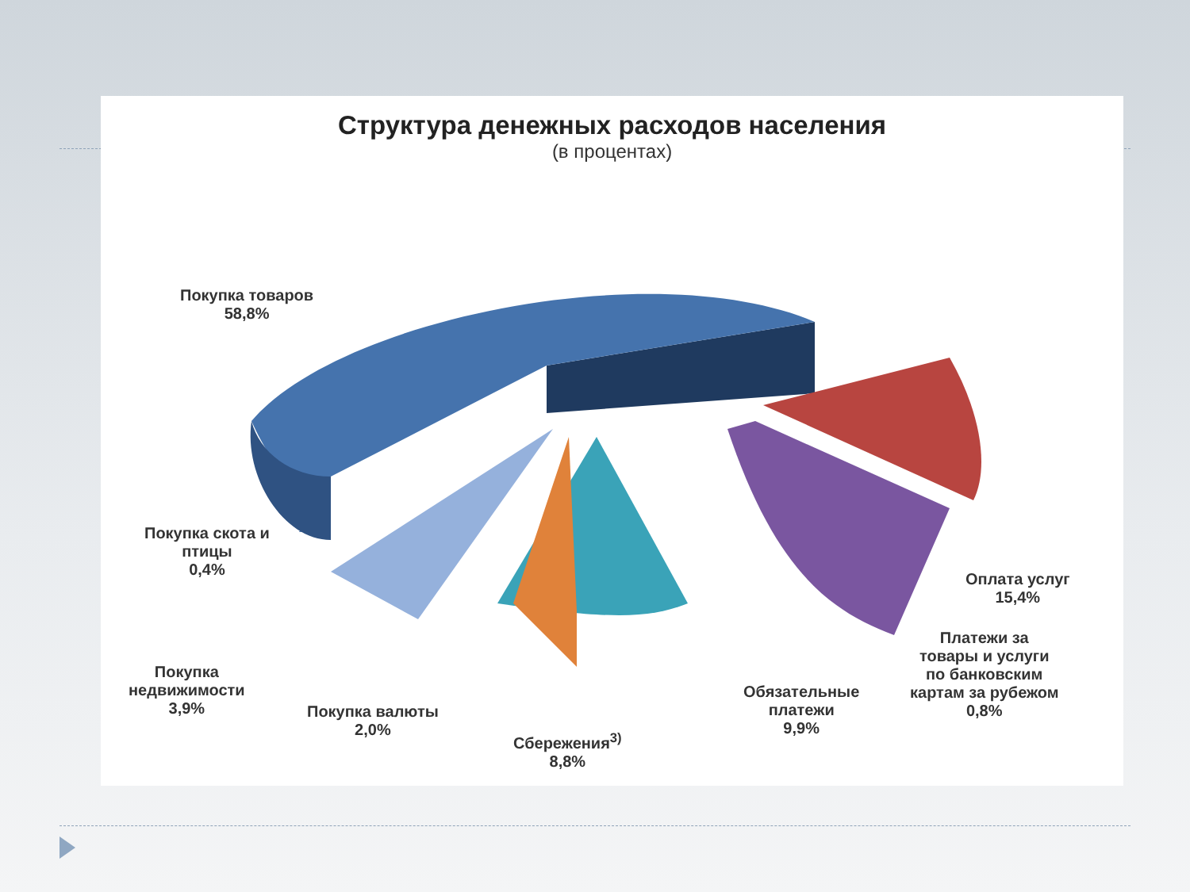Структура денежных расходов населения
(в процентах)
Покупка товаров
58,8%
Покупка скота и
птицы
0,4%
Оплата услуг
15,4%
Платежи за
товары и услуги
по банковским
картам за рубежом
0,8%
Покупка
недвижимости
3,9%
Покупка валюты
2,0%
Обязательные
платежи
9,9%
Сбережения<sup>3)</sup>
8,8%